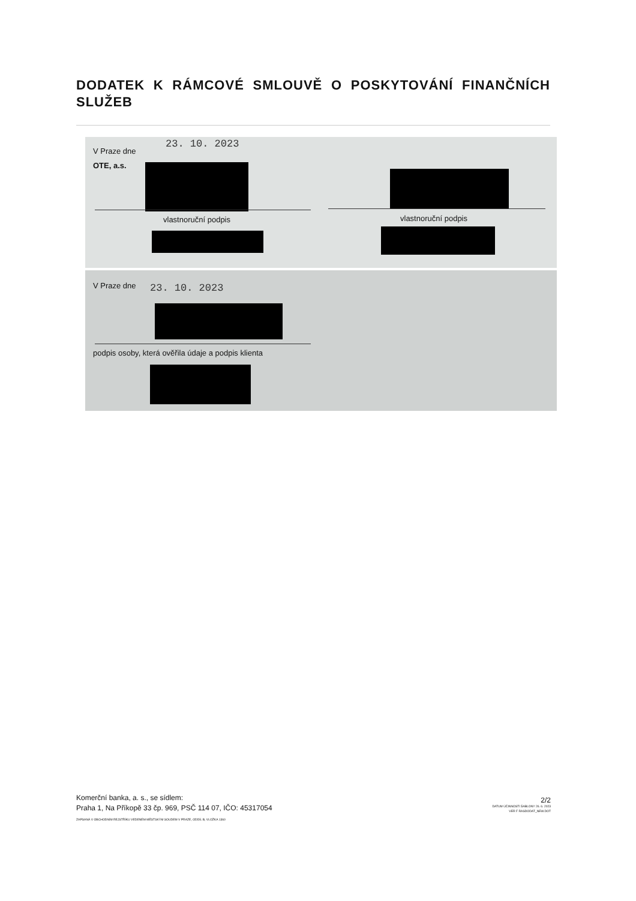DODATEK K RÁMCOVÉ SMLOUVĚ O POSKYTOVÁNÍ FINANČNÍCH SLUŽEB
V Praze dne
23. 10. 2023
OTE, a.s.
vlastnoruční podpis vlastnoruční podpis
V Praze dne 23. 10. 2023
podpis osoby, která ověřila údaje a podpis klienta
Komerční banka, a. s., se sídlem:
Praha 1, Na Příkopě 33 čp. 969, PSČ 114 07, IČO: 45317054
ZAPSANÁ V OBCHODNÍM REJSTŘÍKU VEDENÉM MĚSTSKÝM SOUDEM V PRAZE, ODDÍL B, VLOŽKA 1360
2/2
DATUM ÚČINNOSTI ŠABLONY 26. 6. 2023
VER F RASDODAT_NEW.DOT